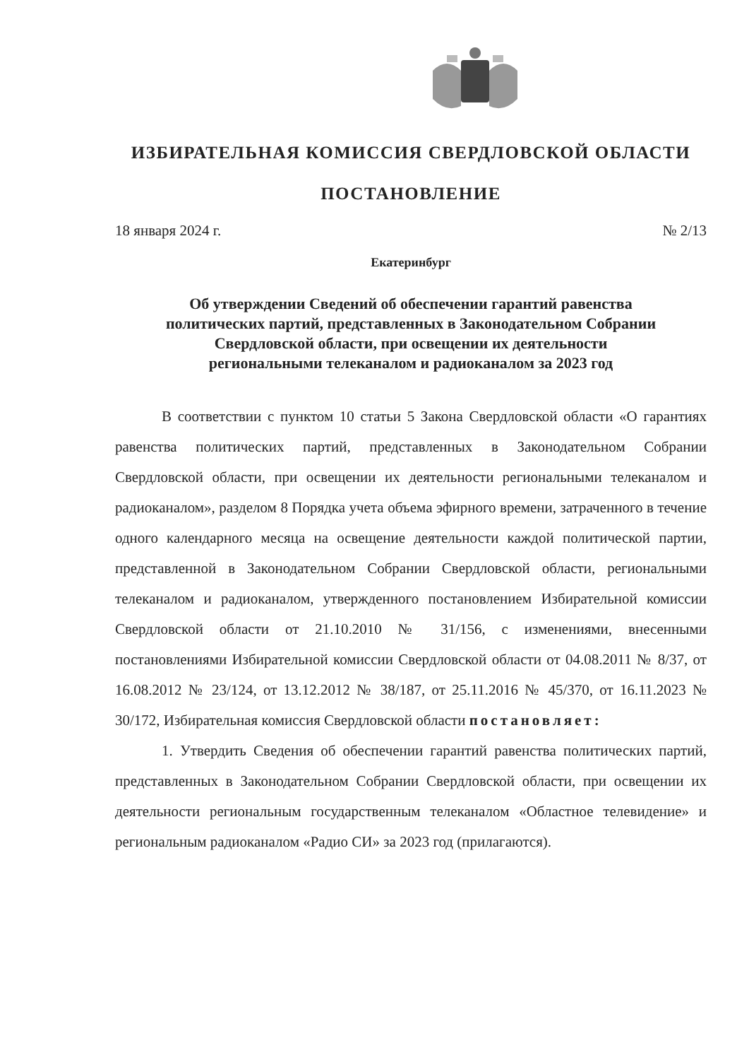ИЗБИРАТЕЛЬНАЯ КОМИССИЯ СВЕРДЛОВСКОЙ ОБЛАСТИ
ПОСТАНОВЛЕНИЕ
18 января 2024 г. № 2/13
Екатеринбург
Об утверждении Сведений об обеспечении гарантий равенства
политических партий, представленных в Законодательном Собрании
Свердловской области, при освещении их деятельности
региональными телеканалом и радиоканалом за 2023 год
В соответствии с пунктом 10 статьи 5 Закона Свердловской области «О гарантиях равенства политических партий, представленных в Законодательном Собрании Свердловской области, при освещении их деятельности региональными телеканалом и радиоканалом», разделом 8 Порядка учета объема эфирного времени, затраченного в течение одного календарного месяца на освещение деятельности каждой политической партии, представленной в Законодательном Собрании Свердловской области, региональными телеканалом и радиоканалом, утвержденного постановлением Избирательной комиссии Свердловской области от 21.10.2010 № 31/156, с изменениями, внесенными постановлениями Избирательной комиссии Свердловской области от 04.08.2011 № 8/37, от 16.08.2012 № 23/124, от 13.12.2012 № 38/187, от 25.11.2016 № 45/370, от 16.11.2023 № 30/172, Избирательная комиссия Свердловской области постановляет:
1. Утвердить Сведения об обеспечении гарантий равенства политических партий, представленных в Законодательном Собрании Свердловской области, при освещении их деятельности региональным государственным телеканалом «Областное телевидение» и региональным радиоканалом «Радио СИ» за 2023 год (прилагаются).